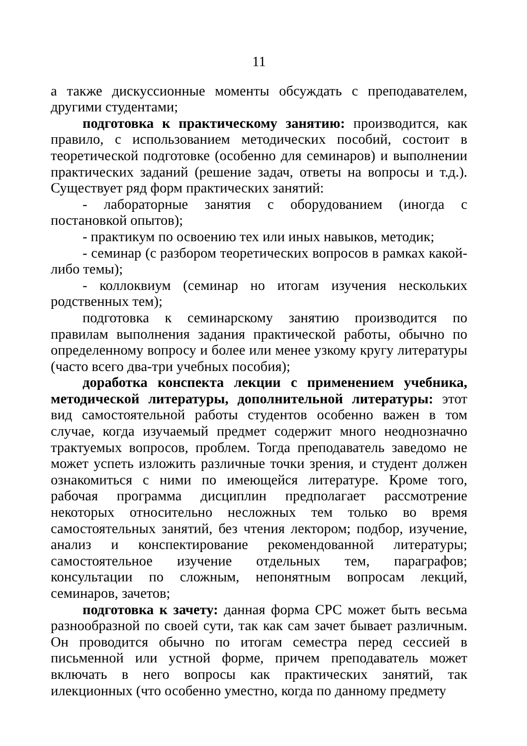11
а также дискуссионные моменты обсуждать с преподавателем, другими студентами;
подготовка к практическому занятию: производится, как правило, с использованием методических пособий, состоит в теоретической подготовке (особенно для семинаров) и выполнении практических заданий (решение задач, ответы на вопросы и т.д.). Существует ряд форм практических занятий:
- лабораторные занятия с оборудованием (иногда с постановкой опытов);
- практикум по освоению тех или иных навыков, методик;
- семинар (с разбором теоретических вопросов в рамках какой-либо темы);
- коллоквиум (семинар но итогам изучения нескольких родственных тем);
подготовка к семинарскому занятию производится по правилам выполнения задания практической работы, обычно по определенному вопросу и более или менее узкому кругу литературы (часто всего два-три учебных пособия);
доработка конспекта лекции с применением учебника, методической литературы, дополнительной литературы: этот вид самостоятельной работы студентов особенно важен в том случае, когда изучаемый предмет содержит много неоднозначно трактуемых вопросов, проблем. Тогда преподаватель заведомо не может успеть изложить различные точки зрения, и студент должен ознакомиться с ними по имеющейся литературе. Кроме того, рабочая программа дисциплин предполагает рассмотрение некоторых относительно несложных тем только во время самостоятельных занятий, без чтения лектором; подбор, изучение, анализ и конспектирование рекомендованной литературы; самостоятельное изучение отдельных тем, параграфов; консультации по сложным, непонятным вопросам лекций, семинаров, зачетов;
подготовка к зачету: данная форма СРС может быть весьма разнообразной по своей сути, так как сам зачет бывает различным. Он проводится обычно по итогам семестра перед сессией в письменной или устной форме, причем преподаватель может включать в него вопросы как практических занятий, так илекционных (что особенно уместно, когда по данному предмету